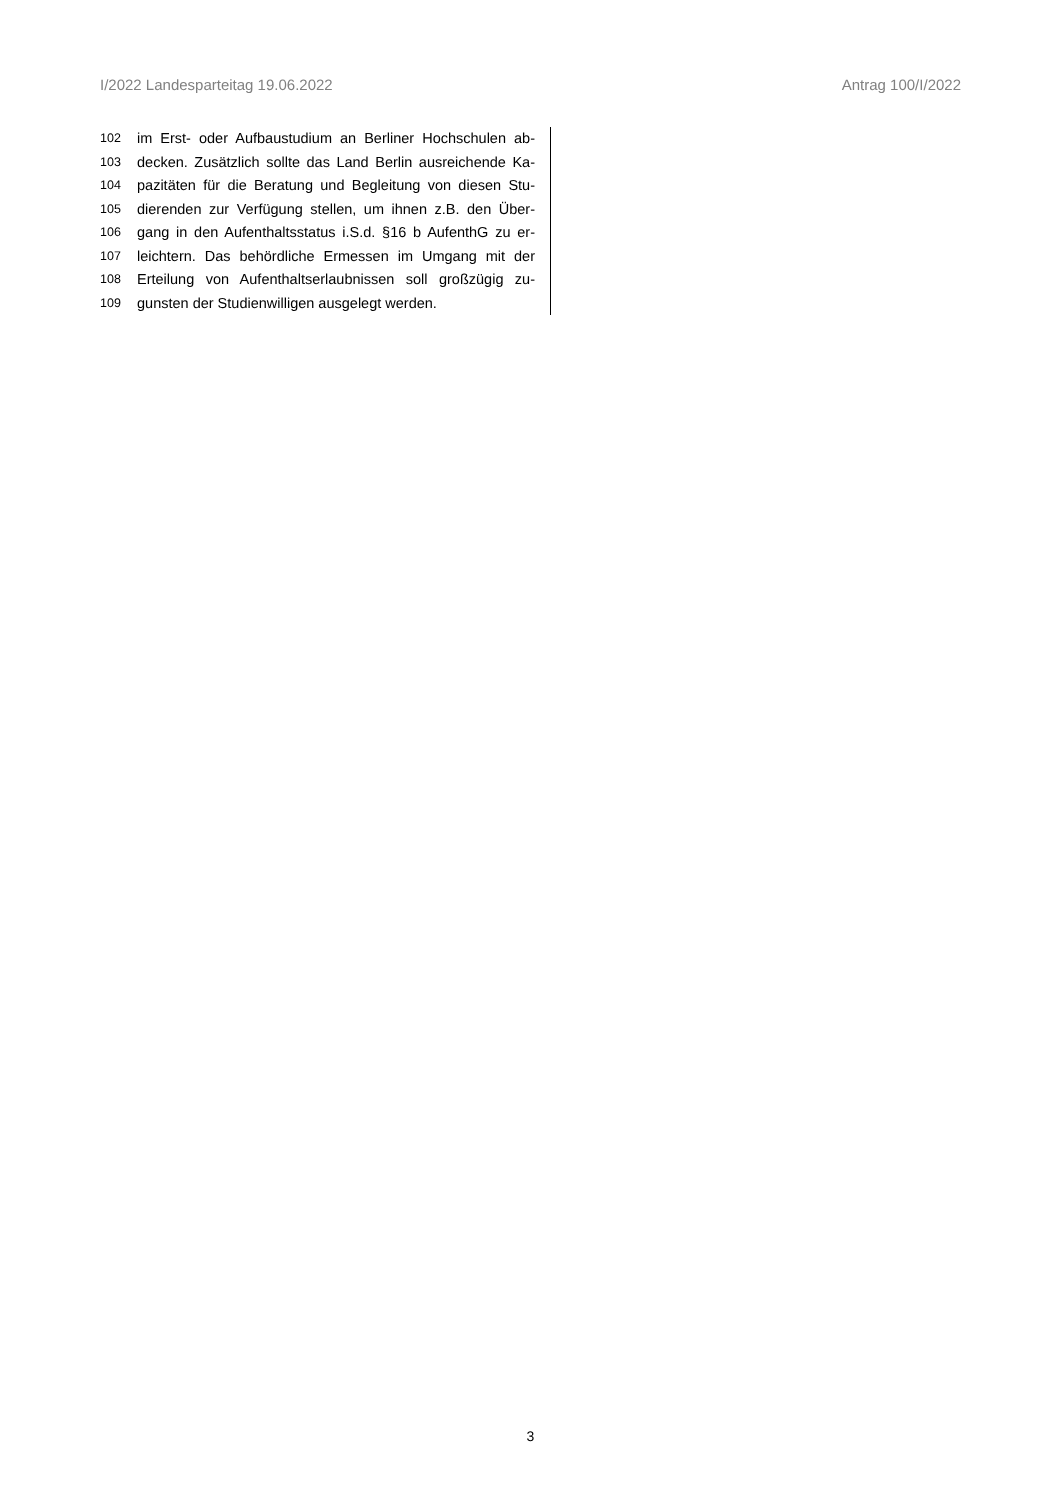I/2022 Landesparteitag 19.06.2022 Antrag 100/I/2022
102 im Erst- oder Aufbaustudium an Berliner Hochschulen ab-
103 decken. Zusätzlich sollte das Land Berlin ausreichende Ka-
104 pazitäten für die Beratung und Begleitung von diesen Stu-
105 dierenden zur Verfügung stellen, um ihnen z.B. den Über-
106 gang in den Aufenthaltsstatus i.S.d. §16 b AufenthG zu er-
107 leichtern. Das behördliche Ermessen im Umgang mit der
108 Erteilung von Aufenthaltserlaubnissen soll großzügig zu-
109 gunsten der Studienwilligen ausgelegt werden.
3